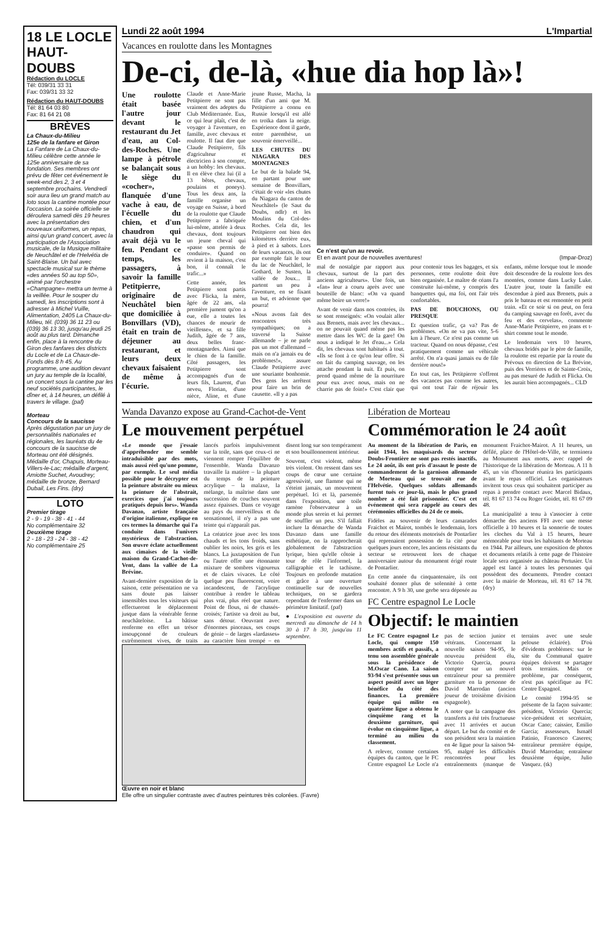18 LE LOCLE HAUT-DOUBS
Rédaction du LOCLE
Tél: 039/31 33 31
Fax: 039/31 33 32
Rédaction du HAUT-DOUBS
Tél: 81 64 03 80
Fax: 81 64 21 08
BRÈVES
La Chaux-du-Milieu
125e de la fanfare et Giron
La Fanfare de La Chaux-du-Milieu célèbre cette année le 125e anniversaire de sa fondation. Ses membres ont prévu de fêter cet événement le week-end des 2, 3 et 4 septembre prochains. Vendredi soir aura lieu un grand match au loto sous la cantine montée pour l'occasion. La soirée officielle se déroulera samedi dès 19 heures avec la présentation des nouveaux uniformes, un repas, ainsi qu'un grand concert, avec la participation de l'Association musicale, de la Musique militaire de Neuchâtel et de l'Helvétia de Saint-Blaise. Un bal avec spectacle musical sur le thème «des années 50 au top 50», animé par l'orchestre «Champagne» mettra un terme à la veillée. Pour le souper du samedi, les inscriptions sont à adresser à Michel Vuille, Alimentation, 2405 La Chaux-du-Milieu, tél. (039) 36 11 23 ou (039) 36 13 30, jusqu'au jeudi 25 août au plus tard. Dimanche enfin, place à la rencontre du Giron des fanfares des districts du Locle et de La Chaux-de-Fonds dès 8 h 45. Au programme, une audition devant un jury au temple de la localité, un concert sous la cantine par les neuf sociétés participantes, le dîner et, à 14 heures, un défilé à travers le village. (paf)
Morteau
Concours de la saucisse
Après dégustation par un jury de personnalités nationales et régionales, les lauréats du 4e concours de la saucisse de Morteau ont été désignés. Médaille d'or, Chapuis, Morteau-Villers-le-Lac; médaille d'argent, Amiotte Suchet, Avoudrey; médaille de bronze, Bernard Dubail, Les Fins. (dry)
LOTO
Premier tirage
2 - 9 - 19 - 38 - 41 - 44
No complémentaire 32
Deuxième tirage
2 - 18 - 23 - 24 - 38 - 42
No complémentaire 25
Lundi 22 août 1994 L'Impartial
Vacances en roulotte dans les Montagnes
De-ci, de-là, «hue dia hop là»!
Une roulotte était basée l'autre jour devant le restaurant du Jet d'eau, au Col-des-Roches. Une lampe à pétrole se balançait sous le siège du «cocher», flanquée d'une vache à eau, de l'écuelle du chien, et d'un chaudron qui avait déjà vu le feu. Pendant ce temps, les passagers, à savoir la famille Petitpierre, originaire de Neuchâtel bien que domiciliée à Bonvillars (VD), était en train de déjeuner au restaurant, et leurs deux chevaux faisaient de même à l'écurie.
Claude et Anne-Marie Petitpierre ne sont pas vraiment des adeptes du Club Méditerranée. Eux, ce qui leur plaît, c'est de voyager à l'aventure, en famille, avec chevaux et roulotte. Il faut dire que Claude Petitpierre, fils d'agriculteur et électricien à son compte, a un hobby: les chevaux. Il en élève chez lui (il a 13 bêtes, chevaux, poulains et poneys). Tous les deux ans, la famille organise un voyage en Suisse, à bord de la roulotte que Claude Petitpierre a fabriquée lui-même, attelée à deux chevaux, dont toujours un jeune cheval qui «passe son permis de conduire». Quand on revient à la maison, c'est bon, il connaît le trafic...»
Cette année, les Petitpierre sont partis avec Flicka, la mère, âgée de 22 ans, «la première jument qu'on a eue, elle a toutes les chances de mourir de vieillesse», et sa fille Judith, âgée de 7 ans, deux belles franc-montagnardes. Ainsi que le chien de la famille. Côté passagers, les Petitpierre sont accompagnés d'un de leurs fils, Laurent, d'un neveu, Florian, d'une nièce, Aline, et d'une jeune Russe, Macha, la fille d'un ami que M. Petitpierre a connu en Russie lorsqu'il est allé en troïka dans la neige. Expérience dont il garde, entre parenthèse, un souvenir émerveillé...
LES CHUTES DU NIAGARA DES MONTAGNES
Le but de la balade 94, en partant pour une semaine de Bonvillars, c'était de voir «les chutes du Niagara du canton de Neuchâtel» (le Saut du Doubs, ndlr) et les Moulins du Col-des-Roches. Cela dit, les Petitpierre ont bien des kilomètres derrière eux, à pied et à sabots. Lors de leurs vacances, ils ont par exemple fait le tour du lac de Neuchâtel, le Gothard, le Susten, la vallée de Joux... Il partent un peu à l'aventure, en se fixant un but, et advienne que pourra!
«Nous avons fait des rencontres très sympathiques; on a traversé la Suisse allemande – je ne parle pas un mot d'allemand – mais on n'a jamais eu de problèmes!», assure Claude Petitpierre avec une souriante bonhomie. Des gens les arrêtent pour faire un brin de causette. «Il y a pas
Ce n'est qu'un au revoir.
Et en avant pour de nouvelles aventures! (Impar-Droz)
mal de nostalgie par rapport aux chevaux, surtout de la part des anciens agriculteurs». Une fois, un «fan» leur a couru après avec une bouteille de blanc: «On va quand même boire un verre!»
Avant de venir dans nos contrées, ils se sont renseignés: «On voulait aller aux Brenets, mais avec les chevaux... on ne pouvait quand même pas les mettre dans les WC de la gare! On nous a indiqué le Jet d'eau...» Cela dit, les chevaux sont habitués à tout. «Ils se font à ce qu'on leur offre. Si on fait du camping sauvage, on les attache pendant la nuit. Et puis, on prend quand même de la nourriture pour eux avec nous, mais on ne charrie pas de foin!» C'est clair que pour contenir tous les bagages, et six personnes, cette roulotte doit être bien organisée. Le maître de céans l'a construite lui-même, y compris des banquettes qui, ma foi, ont l'air très confortables.
PAS DE BOUCHONS, OU PRESQUE
Et question trafic, ça va? Pas de problèmes. «On ne va pas vite, 5-6 km à l'heure. Ce n'est pas comme un tracteur. Quand on nous dépasse, c'est pratiquement comme un véhicule arrêté. On n'a quasi jamais eu de file derrière nous!»
En tout cas, les Petitpierre s'offrent des vacances pas comme les autres, qui ont tout l'air de réjouir les enfants, même lorsque tout le monde doit descendre de la roulotte lors des montées, comme dans Lucky Luke. L'autre jour, toute la famille est descendue à pied aux Brenets, puis a pris le bateau et est remontée en petit train. «Et ce soir si on peut, on fera du camping sauvage en forêt, avec du feu et des cervelas», commente Anne-Marie Petitpierre, en jeans et t-shirt comme tout le monde.
Le lendemain vers 10 heures, chevaux bridés par le père de famille, la roulotte est repartie par la route du Prévoux en direction de La Brévine, puis des Verrières et de Sainte-Croix, au pas mesuré de Judith et Flicka. On les aurait bien accompagnés... CLD
Wanda Davanzo expose au Grand-Cachot-de-Vent
Le mouvement perpétuel
«Le monde que j'essaie d'appréhender me semble intraduisible par des mots, mais aussi réel qu'une pomme, par exemple. Le seul média possible pour le décrypter est la peinture abstraite ou mieux la peinture de l'abstrait, exercices que j'ai toujours pratiqués depuis lors». Wanda Davanzo, artiste française d'origine italienne, explique en ces termes la démarche qui l'a conduite dans l'univers mystérieux de l'abstraction. Son œuvre éclate actuellement aux cimaises de la vieille maison du Grand-Cachot-de-Vent, dans la vallée de La Brévine.
Avant-dernière exposition de la saison, cette présentation ne va sans doute pas laisser insensibles tous les visiteurs qui effectueront le déplacement jusque dans la vénérable ferme neuchâteloise. La bâtisse renferme en effet un trésor insoupçonné de couleurs extrêmement vives, de traits lancés parfois impulsivement sur la toile, sans que ceux-ci ne viennent rompre l'équilibre de l'ensemble. Wanda Davanzo travaille la matière – la plupart du temps de la peinture acrylique – la malaxe, la mélange, la maîtrise dans une succession de couches souvent assez épaisses. Dans ce voyage au pays du merveilleux et du sensationnel, il n'y a pas une teinte qui n'apparaît pas.
La créatrice joue avec les tons chauds et les tons froids, sans oublier les noirs, les gris et les blancs. La juxtaposition de l'un ou l'autre offre une étonnante mixture de sombres vigoureux et de clairs vivaces. Le côté quelque peu fluorescent, voire incandescent, de l'acrylique contribue à rendre le tableau plus vrai, plus réel que nature. Point de flous, ni de chassés-croisés; l'artiste va droit au but, sans détour. Oeuvrant avec d'énormes pinceaux, ses coups de génie – de larges «lardasses» au caractère bien trempé – en disent long sur son tempérament et son bouillonnement intérieur.
Souvent, c'est violent, même très violent. On ressent dans ses coups de cœur une certaine agressivité, une flamme qui ne s'éteint jamais, un mouvement perpétuel. Ici et là, parsemée dans l'exposition, une toile ramène l'observateur à un monde plus serein et lui permet de souffler un peu. S'il fallait inclure la démarche de Wanda Davanzo dans une famille esthétique, on la rapprocherait globalement de l'abstraction lyrique, bien qu'elle côtoie à tour de rôle l'informel, la calligraphie et le tachisme. Toujours en profonde mutation et grâce à une ouverture continuelle sur de nouvelles techniques, on se gardera cependant de l'enfermer dans un périmètre limitatif. (paf)
● L'exposition est ouverte du mercredi au dimanche de 14 h 30 à 17 h 30, jusqu'au 11 septembre.
Œuvre en noir et blanc
Elle offre un singulier contraste avec d'autres peintures très colorées. (Favre)
Libération de Morteau
Commémoration le 24 août
Au moment de la libération de Paris, en août 1944, les maquisards du secteur Doubs-Frontière ne sont pas restés inactifs. Le 24 août, ils ont pris d'assaut le poste de commandement de la garnison allemande de Morteau qui se trouvait rue de l'Helvétie. Quelques soldats allemands furent tués ce jour-là, mais le plus grand nombre a été fait prisonnier. C'est cet événement qui sera rappelé au cours des cérémonies officielles du 24 de ce mois.
Fidèles au souvenir de leurs camarades Fraichot et Mairot, tombés le lendemain, lors du retour des éléments motorisés de Pontarlier qui reprenaient possession de la cité pour quelques jours encore, les anciens résistants du secteur se retrouvent lors de chaque anniversaire autour du monument érigé route de Pontarlier.
En cette année du cinquantenaire, ils ont souhaité donner plus de solennité à cette rencontre. A 9 h 30, une gerbe sera déposée au monument Fraichot-Mairot. A 11 heures, un défilé, place de l'Hôtel-de-Ville, se terminera au Monument aux morts, avec rappel de l'historique de la libération de Morteau. A 11 h 45, un vin d'honneur réunira les participants avant le repas officiel. Les organisateurs invitent tous ceux qui souhaitent participer au repas à prendre contact avec Marcel Bidaux, tél. 81 67 13 74 ou Roger Goidet, tél. 81 67 09 48.
La municipalité a tenu à s'associer à cette démarche des anciens FFI avec une messe officielle à 10 heures et la sonnerie de toutes les cloches du Val à 15 heures, heure mémorable pour tous les habitants de Morteau en 1944. Par ailleurs, une exposition de photos et documents relatifs à cette page de l'histoire locale sera organisée au château Pertusier. Un appel est lancé à toutes les personnes qui possèdent des documents. Prendre contact avec la mairie de Morteau, tél. 81 67 14 78. (dry)
FC Centre espagnol Le Locle
Objectif: le maintien
Le FC Centre espagnol Le Locle, qui compte 150 membres actifs et passifs, a tenu son assemblée générale sous la présidence de M.Oscar Cano. La saison 93-94 s'est présentée sous un aspect positif avec un léger bénéfice du côté des finances. La première équipe qui milite en quatrième ligue a obtenu le cinquième rang et la deuxième garniture, qui évolue en cinquième ligue, a terminé au milieu du classement.
A relever, comme certaines équipes du canton, que le FC Centre espagnol Le Locle n'a pas de section junior et vétérans. Concernant la nouvelle saison 94-95, le nouveau président élu, Victorio Quercia, pourra compter sur un nouvel entraîneur pour sa première garniture en la personne de David Marrodan (ancien joueur de troisième division espagnole).
A noter que la campagne des transferts a été très fructueuse avec 11 arrivées et aucun départ. Le but du comité et de son président sera la maintien en 4e ligue pour la saison 94-95, malgré les difficultés rencontrées pour les entraînements (manque de terrains avec une seule pelouse éclairée). D'où d'évidents problèmes: sur le site du Communal quatre équipes doivent se partager trois terrains. Mais ce problème, par conséquent, n'est pas spécifique au FC Centre Espagnol.
Le comité 1994-95 se présente de la façon suivante: président, Victorio Quercia; vice-président et secrétaire, Oscar Cano; caissier, Emilio Garcia; assesseurs, Ismaël Patinio, Francesco Caseres; entraîneur première équipe, David Marrodan; entraîneur deuxième équipe, Julio Vasquez. (tk)